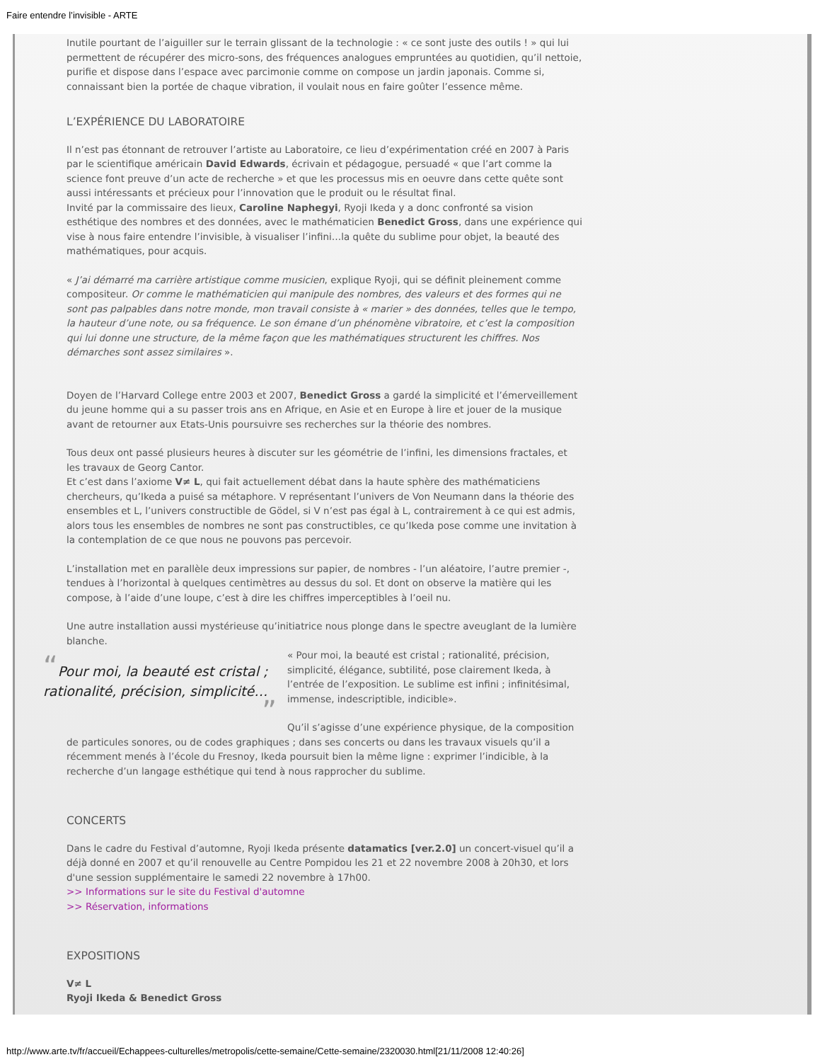Faire entendre l’invisible - ARTE
Inutile pourtant de l’aiguiller sur le terrain glissant de la technologie : « ce sont juste des outils ! » qui lui permettent de récupérer des micro-sons, des fréquences analogues empruntées au quotidien, qu’il nettoie, purifie et dispose dans l’espace avec parcimonie comme on compose un jardin japonais. Comme si, connaissant bien la portée de chaque vibration, il voulait nous en faire goûter l’essence même.
L’EXPÉRIENCE DU LABORATOIRE
Il n’est pas étonnant de retrouver l’artiste au Laboratoire, ce lieu d’expérimentation créé en 2007 à Paris par le scientifique américain David Edwards, écrivain et pédagogue, persuadé « que l’art comme la science font preuve d’un acte de recherche » et que les processus mis en oeuvre dans cette quête sont aussi intéressants et précieux pour l’innovation que le produit ou le résultat final.
Invité par la commissaire des lieux, Caroline Naphegyi, Ryoji Ikeda y a donc confronté sa vision esthétique des nombres et des données, avec le mathématicien Benedict Gross, dans une expérience qui vise à nous faire entendre l’invisible, à visualiser l’infini…la quête du sublime pour objet, la beauté des mathématiques, pour acquis.
« J’ai démarré ma carrière artistique comme musicien, explique Ryoji, qui se définit pleinement comme compositeur. Or comme le mathématicien qui manipule des nombres, des valeurs et des formes qui ne sont pas palpables dans notre monde, mon travail consiste à « marier » des données, telles que le tempo, la hauteur d’une note, ou sa fréquence. Le son émane d’un phénomène vibratoire, et c’est la composition qui lui donne une structure, de la même façon que les mathématiques structurent les chiffres. Nos démarches sont assez similaires ».
Doyen de l’Harvard College entre 2003 et 2007, Benedict Gross a gardé la simplicité et l’émerveillement du jeune homme qui a su passer trois ans en Afrique, en Asie et en Europe à lire et jouer de la musique avant de retourner aux Etats-Unis poursuivre ses recherches sur la théorie des nombres.
Tous deux ont passé plusieurs heures à discuter sur les géométrie de l’infini, les dimensions fractales, et les travaux de Georg Cantor.
Et c’est dans l’axiome V≠ L, qui fait actuellement débat dans la haute sphère des mathématiciens chercheurs, qu’Ikeda a puisé sa métaphore. V représentant l’univers de Von Neumann dans la théorie des ensembles et L, l’univers constructible de Gödel, si V n’est pas égal à L, contrairement à ce qui est admis, alors tous les ensembles de nombres ne sont pas constructibles, ce qu’Ikeda pose comme une invitation à la contemplation de ce que nous ne pouvons pas percevoir.
L’installation met en parallèle deux impressions sur papier, de nombres - l’un aléatoire, l’autre premier -, tendues à l’horizontal à quelques centimètres au dessus du sol. Et dont on observe la matière qui les compose, à l’aide d’une loupe, c’est à dire les chiffres imperceptibles à l’oeil nu.
Une autre installation aussi mystérieuse qu’initiatrice nous plonge dans le spectre aveuglant de la lumière blanche.
“Pour moi, la beauté est cristal ; rationalité, précision, simplicité… ”
« Pour moi, la beauté est cristal ; rationalité, précision, simplicité, élégance, subtilité, pose clairement Ikeda, à l’entrée de l’exposition. Le sublime est infini ; infinitésimal, immense, indescriptible, indicible».
Qu’il s’agisse d’une expérience physique, de la composition de particules sonores, ou de codes graphiques ; dans ses concerts ou dans les travaux visuels qu’il a récemment menés à l’école du Fresnoy, Ikeda poursuit bien la même ligne : exprimer l’indicible, à la recherche d’un langage esthétique qui tend à nous rapprocher du sublime.
CONCERTS
Dans le cadre du Festival d’automne, Ryoji Ikeda présente datamatics [ver.2.0] un concert-visuel qu’il a déjà donné en 2007 et qu’il renouvelle au Centre Pompidou les 21 et 22 novembre 2008 à 20h30, et lors d'une session supplémentaire le samedi 22 novembre à 17h00.
>> Informations sur le site du Festival d'automne
>> Réservation, informations
EXPOSITIONS
V≠ L
Ryoji Ikeda & Benedict Gross
http://www.arte.tv/fr/accueil/Echappees-culturelles/metropolis/cette-semaine/Cette-semaine/2320030.html[21/11/2008 12:40:26]